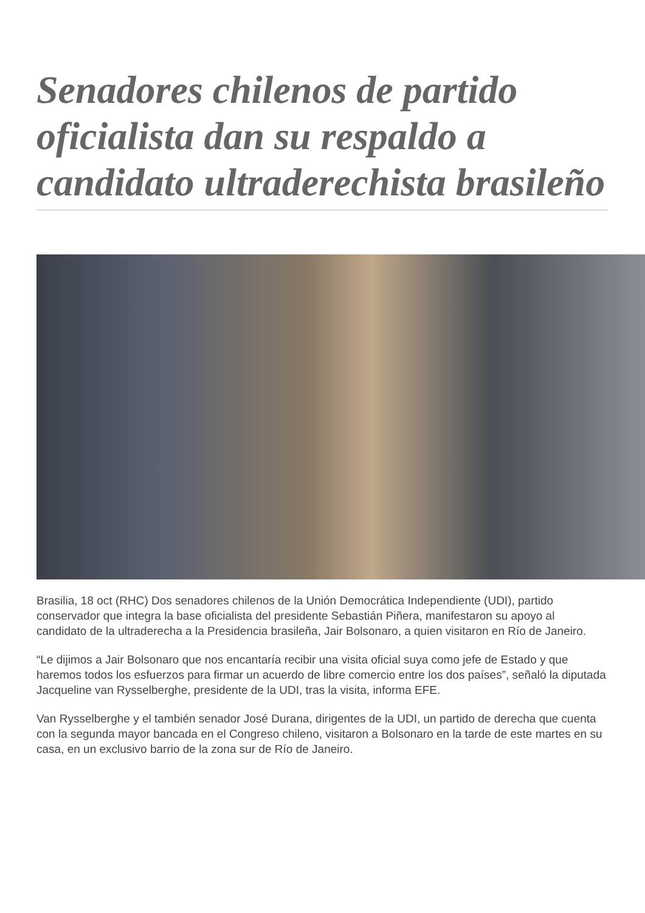Senadores chilenos de partido oficialista dan su respaldo a candidato ultraderechista brasileño
Brasilia, 18 oct (RHC) Dos senadores chilenos de la Unión Democrática Independiente (UDI), partido conservador que integra la base oficialista del presidente Sebastián Piñera, manifestaron su apoyo al candidato de la ultraderecha a la Presidencia brasileña, Jair Bolsonaro, a quien visitaron en Río de Janeiro.
“Le dijimos a Jair Bolsonaro que nos encantaría recibir una visita oficial suya como jefe de Estado y que haremos todos los esfuerzos para firmar un acuerdo de libre comercio entre los dos países”, señaló la diputada Jacqueline van Rysselberghe, presidente de la UDI, tras la visita, informa EFE.
Van Rysselberghe y el también senador José Durana, dirigentes de la UDI, un partido de derecha que cuenta con la segunda mayor bancada en el Congreso chileno, visitaron a Bolsonaro en la tarde de este martes en su casa, en un exclusivo barrio de la zona sur de Río de Janeiro.